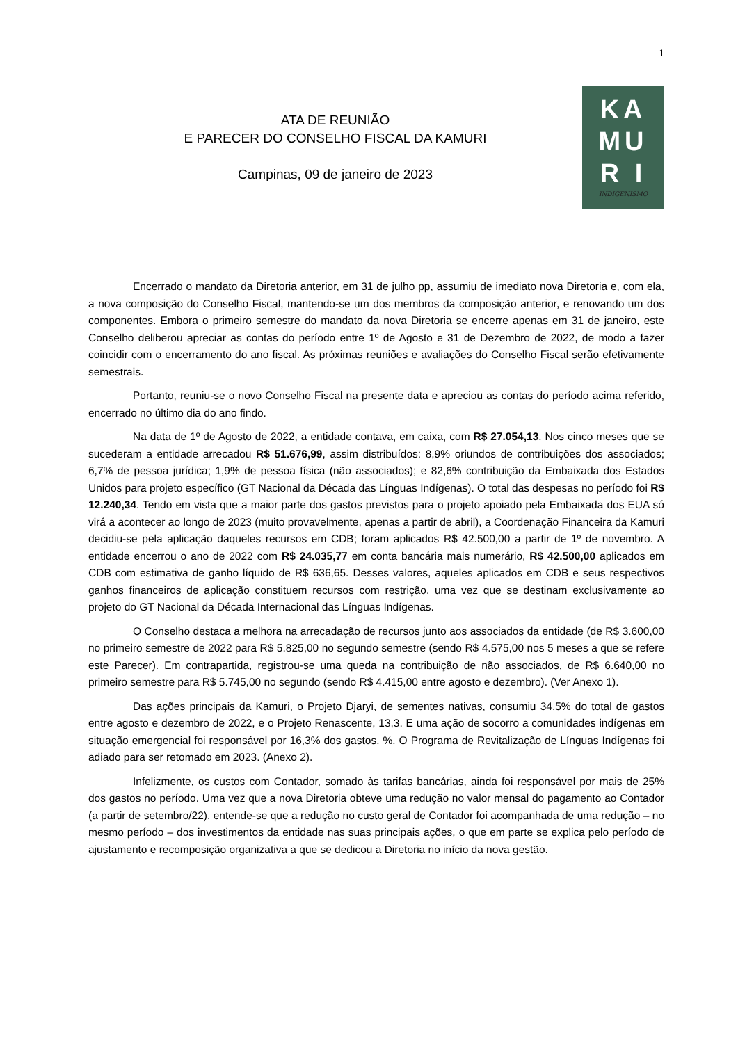1
ATA DE REUNIÃO
E PARECER DO CONSELHO FISCAL DA KAMURI
Campinas, 09 de janeiro de 2023
KA
MU
R I
INDIGENISMO
Encerrado o mandato da Diretoria anterior, em 31 de julho pp, assumiu de imediato nova Diretoria e, com ela, a nova composição do Conselho Fiscal, mantendo-se um dos membros da composição anterior, e renovando um dos componentes. Embora o primeiro semestre do mandato da nova Diretoria se encerre apenas em 31 de janeiro, este Conselho deliberou apreciar as contas do período entre 1º de Agosto e 31 de Dezembro de 2022, de modo a fazer coincidir com o encerramento do ano fiscal. As próximas reuniões e avaliações do Conselho Fiscal serão efetivamente semestrais.
Portanto, reuniu-se o novo Conselho Fiscal na presente data e apreciou as contas do período acima referido, encerrado no último dia do ano findo.
Na data de 1º de Agosto de 2022, a entidade contava, em caixa, com R$ 27.054,13. Nos cinco meses que se sucederam a entidade arrecadou R$ 51.676,99, assim distribuídos: 8,9% oriundos de contribuições dos associados; 6,7% de pessoa jurídica; 1,9% de pessoa física (não associados); e 82,6% contribuição da Embaixada dos Estados Unidos para projeto específico (GT Nacional da Década das Línguas Indígenas). O total das despesas no período foi R$ 12.240,34. Tendo em vista que a maior parte dos gastos previstos para o projeto apoiado pela Embaixada dos EUA só virá a acontecer ao longo de 2023 (muito provavelmente, apenas a partir de abril), a Coordenação Financeira da Kamuri decidiu-se pela aplicação daqueles recursos em CDB; foram aplicados R$ 42.500,00 a partir de 1º de novembro. A entidade encerrou o ano de 2022 com R$ 24.035,77 em conta bancária mais numerário, R$ 42.500,00 aplicados em CDB com estimativa de ganho líquido de R$ 636,65. Desses valores, aqueles aplicados em CDB e seus respectivos ganhos financeiros de aplicação constituem recursos com restrição, uma vez que se destinam exclusivamente ao projeto do GT Nacional da Década Internacional das Línguas Indígenas.
O Conselho destaca a melhora na arrecadação de recursos junto aos associados da entidade (de R$ 3.600,00 no primeiro semestre de 2022 para R$ 5.825,00 no segundo semestre (sendo R$ 4.575,00 nos 5 meses a que se refere este Parecer). Em contrapartida, registrou-se uma queda na contribuição de não associados, de R$ 6.640,00 no primeiro semestre para R$ 5.745,00 no segundo (sendo R$ 4.415,00 entre agosto e dezembro). (Ver Anexo 1).
Das ações principais da Kamuri, o Projeto Djaryi, de sementes nativas, consumiu 34,5% do total de gastos entre agosto e dezembro de 2022, e o Projeto Renascente, 13,3. E uma ação de socorro a comunidades indígenas em situação emergencial foi responsável por 16,3% dos gastos. %. O Programa de Revitalização de Línguas Indígenas foi adiado para ser retomado em 2023. (Anexo 2).
Infelizmente, os custos com Contador, somado às tarifas bancárias, ainda foi responsável por mais de 25% dos gastos no período. Uma vez que a nova Diretoria obteve uma redução no valor mensal do pagamento ao Contador (a partir de setembro/22), entende-se que a redução no custo geral de Contador foi acompanhada de uma redução – no mesmo período – dos investimentos da entidade nas suas principais ações, o que em parte se explica pelo período de ajustamento e recomposição organizativa a que se dedicou a Diretoria no início da nova gestão.